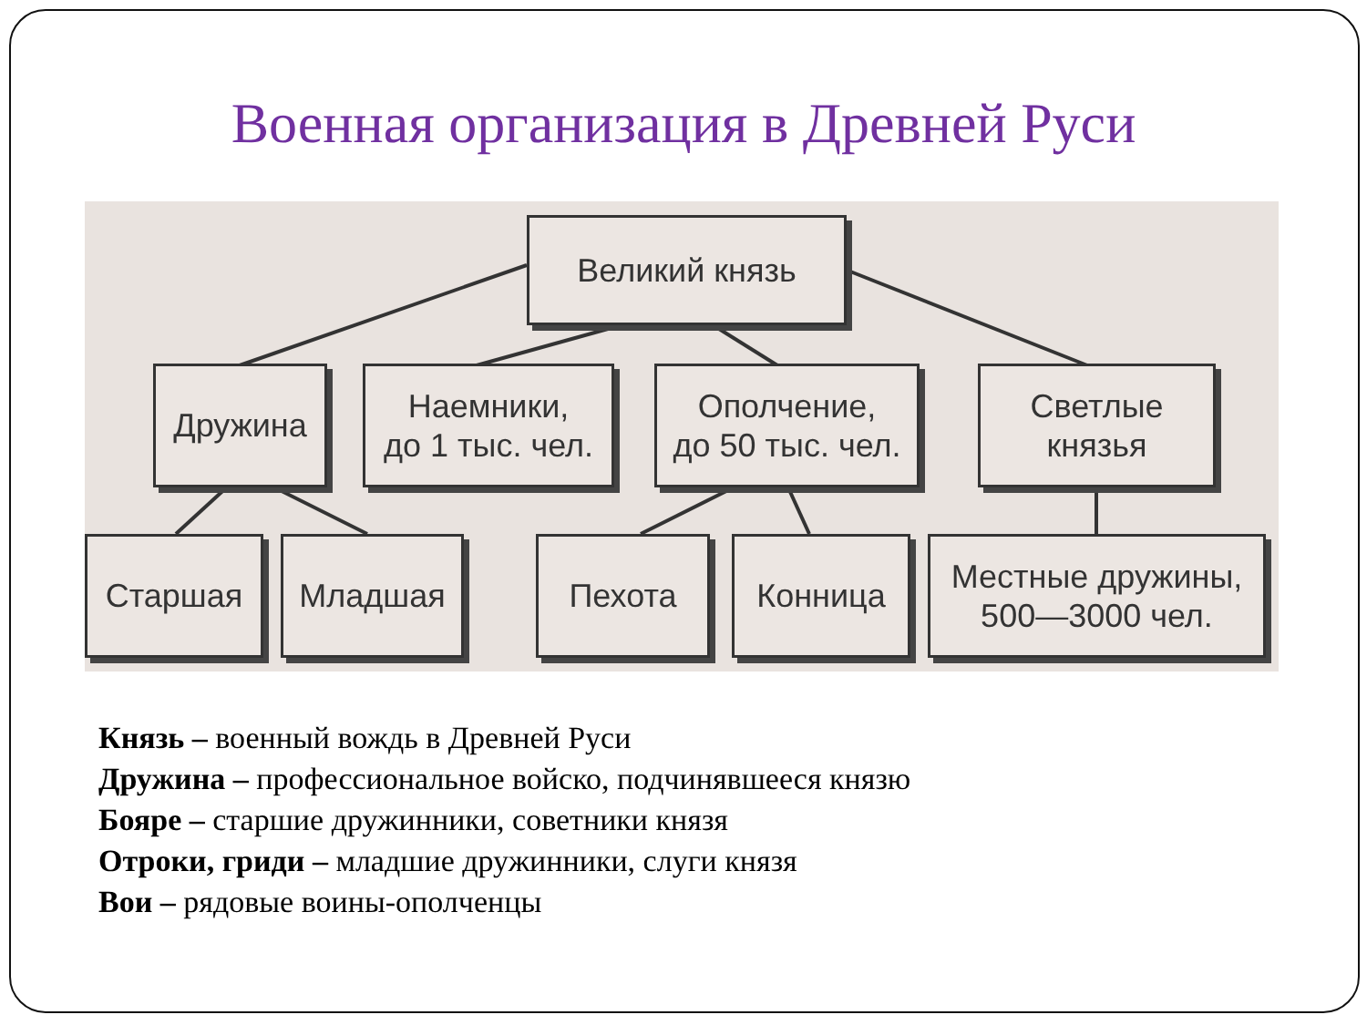Военная организация в Древней Руси
Великий князь
Дружина
Наемники,
до 1 тыс. чел.
Ополчение,
до 50 тыс. чел.
Светлые
князья
Старшая Младшая Пехота Конница
Местные дружины,
500—3000 чел.
Князь – военный вождь в Древней Руси
Дружина – профессиональное войско, подчинявшееся князю
Бояре – старшие дружинники, советники князя
Отроки, гриди – младшие дружинники, слуги князя
Вои – рядовые воины-ополченцы